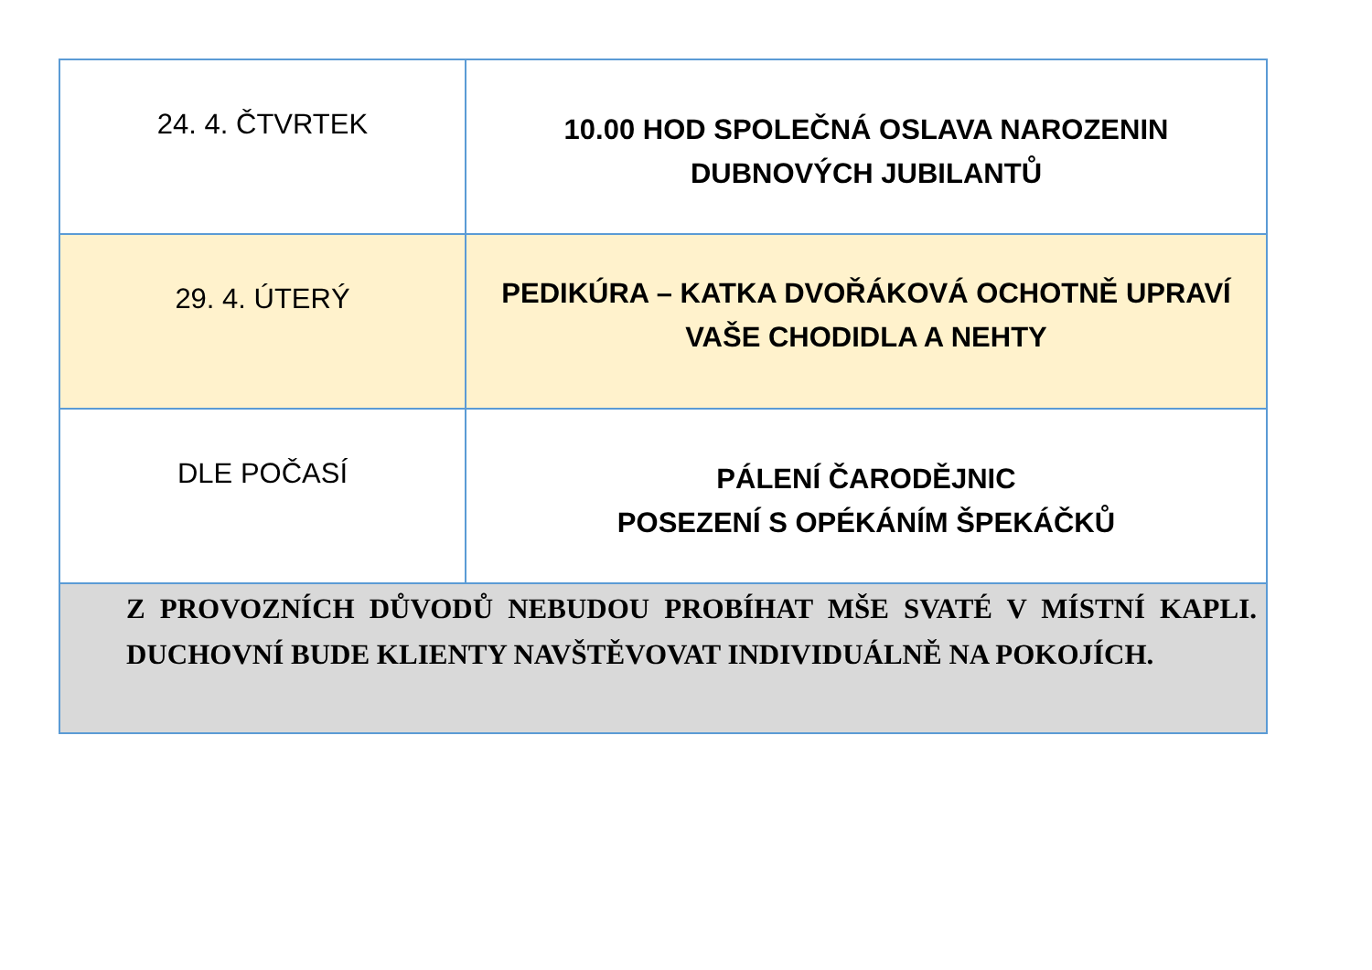| 24. 4. ČTVRTEK | 10.00 HOD SPOLEČNÁ OSLAVA NAROZENIN DUBNOVÝCH JUBILANTŮ |
| 29. 4. ÚTERÝ | PEDIKÚRA – KATKA DVOŘÁKOVÁ OCHOTNĚ UPRAVÍ VAŠE CHODIDLA A NEHTY |
| DLE POČASÍ | PÁLENÍ ČARODĚJNIC POSEZENÍ S OPÉKÁNÍM ŠPEKÁČKŮ |
| Z PROVOZNÍCH DŮVODŮ NEBUDOU PROBÍHAT MŠE SVATÉ V MÍSTNÍ KAPLI. DUCHOVNÍ BUDE KLIENTY NAVŠTĚVOVAT INDIVIDUÁLNĚ NA POKOJÍCH. | |